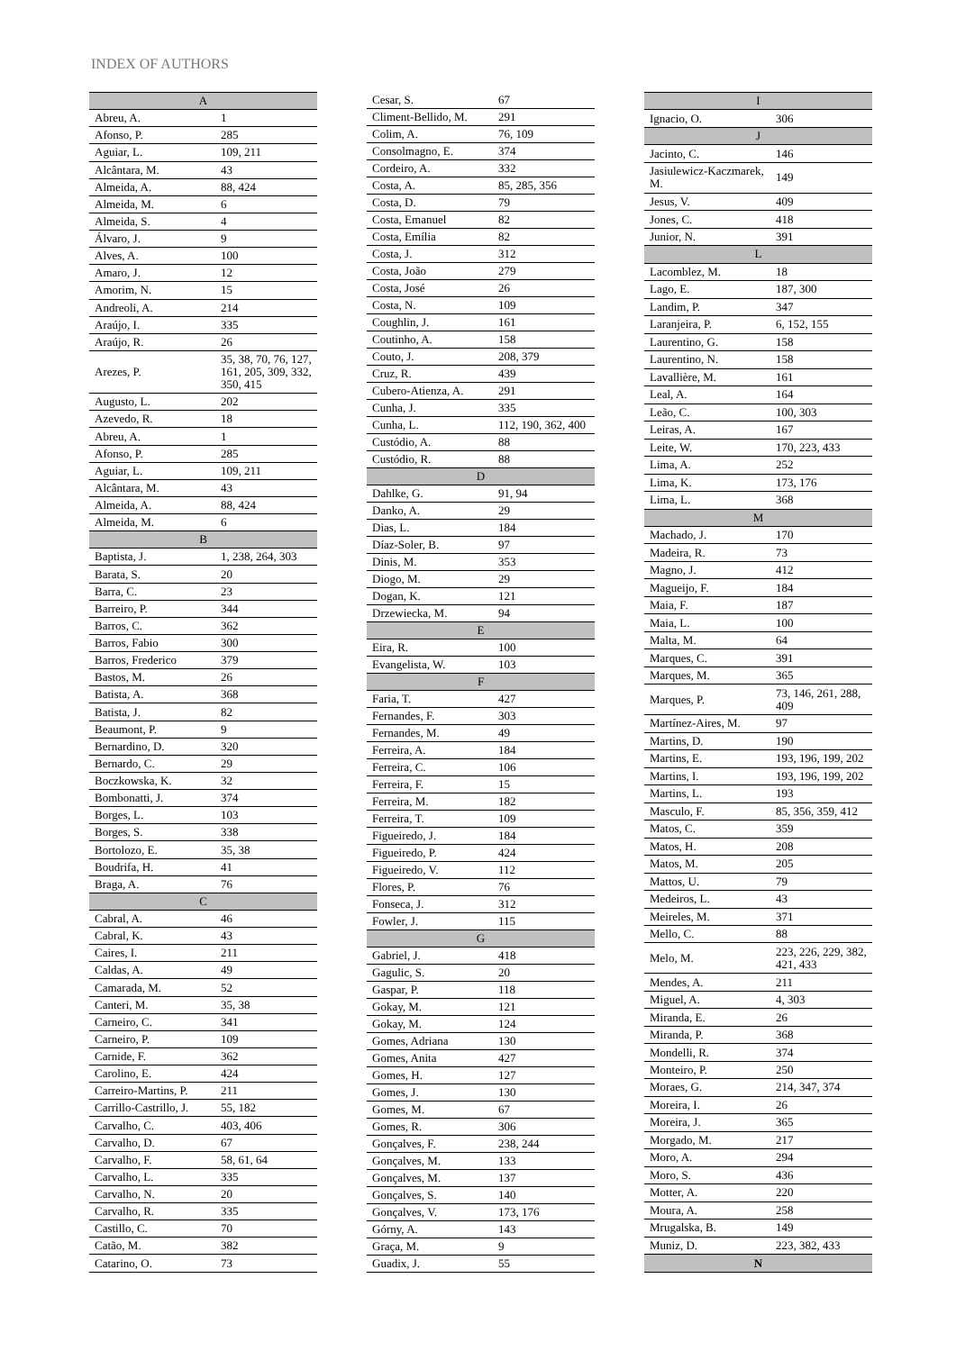INDEX OF AUTHORS
| A | |
| --- | --- |
| Abreu, A. | 1 |
| Afonso, P. | 285 |
| Aguiar, L. | 109, 211 |
| Alcântara, M. | 43 |
| Almeida, A. | 88, 424 |
| Almeida, M. | 6 |
| Almeida, S. | 4 |
| Álvaro, J. | 9 |
| Alves, A. | 100 |
| Amaro, J. | 12 |
| Amorim, N. | 15 |
| Andreoli, A. | 214 |
| Araújo, I. | 335 |
| Araújo, R. | 26 |
| Arezes, P. | 35, 38, 70, 76, 127, 161, 205, 309, 332, 350, 415 |
| Augusto, L. | 202 |
| Azevedo, R. | 18 |
| Abreu, A. | 1 |
| Afonso, P. | 285 |
| Aguiar, L. | 109, 211 |
| Alcântara, M. | 43 |
| Almeida, A. | 88, 424 |
| Almeida, M. | 6 |
| B | |
| Baptista, J. | 1, 238, 264, 303 |
| Barata, S. | 20 |
| Barra, C. | 23 |
| Barreiro, P. | 344 |
| Barros, C. | 362 |
| Barros, Fabio | 300 |
| Barros, Frederico | 379 |
| Bastos, M. | 26 |
| Batista, A. | 368 |
| Batista, J. | 82 |
| Beaumont, P. | 9 |
| Bernardino, D. | 320 |
| Bernardo, C. | 29 |
| Boczkowska, K. | 32 |
| Bombonatti, J. | 374 |
| Borges, L. | 103 |
| Borges, S. | 338 |
| Bortolozo, E. | 35, 38 |
| Boudrifa, H. | 41 |
| Braga, A. | 76 |
| C | |
| Cabral, A. | 46 |
| Cabral, K. | 43 |
| Caires, I. | 211 |
| Caldas, A. | 49 |
| Camarada, M. | 52 |
| Canteri, M. | 35, 38 |
| Carneiro, C. | 341 |
| Carneiro, P. | 109 |
| Carnide, F. | 362 |
| Carolino, E. | 424 |
| Carreiro-Martins, P. | 211 |
| Carrillo-Castrillo, J. | 55, 182 |
| Carvalho, C. | 403, 406 |
| Carvalho, D. | 67 |
| Carvalho, F. | 58, 61, 64 |
| Carvalho, L. | 335 |
| Carvalho, N. | 20 |
| Carvalho, R. | 335 |
| Castillo, C. | 70 |
| Catão, M. | 382 |
| Catarino, O. | 73 |
| Cesar, S. | 67 |
| Climent-Bellido, M. | 291 |
| Colim, A. | 76, 109 |
| Consolmagno, E. | 374 |
| Cordeiro, A. | 332 |
| Costa, A. | 85, 285, 356 |
| Costa, D. | 79 |
| Costa, Emanuel | 82 |
| Costa, Emília | 82 |
| Costa, J. | 312 |
| Costa, João | 279 |
| Costa, José | 26 |
| Costa, N. | 109 |
| Coughlin, J. | 161 |
| Coutinho, A. | 158 |
| Couto, J. | 208, 379 |
| Cruz, R. | 439 |
| Cubero-Atienza, A. | 291 |
| Cunha, J. | 335 |
| Cunha, L. | 112, 190, 362, 400 |
| Custódio, A. | 88 |
| Custódio, R. | 88 |
| D | |
| Dahlke, G. | 91, 94 |
| Danko, A. | 29 |
| Dias, L. | 184 |
| Díaz-Soler, B. | 97 |
| Dinis, M. | 353 |
| Diogo, M. | 29 |
| Dogan, K. | 121 |
| Drzewiecka, M. | 94 |
| E | |
| Eira, R. | 100 |
| Evangelista, W. | 103 |
| F | |
| Faria, T. | 427 |
| Fernandes, F. | 303 |
| Fernandes, M. | 49 |
| Ferreira, A. | 184 |
| Ferreira, C. | 106 |
| Ferreira, F. | 15 |
| Ferreira, M. | 182 |
| Ferreira, T. | 109 |
| Figueiredo, J. | 184 |
| Figueiredo, P. | 424 |
| Figueiredo, V. | 112 |
| Flores, P. | 76 |
| Fonseca, J. | 312 |
| Fowler, J. | 115 |
| G | |
| Gabriel, J. | 418 |
| Gagulic, S. | 20 |
| Gaspar, P. | 118 |
| Gokay, M. | 121 |
| Gokay, M. | 124 |
| Gomes, Adriana | 130 |
| Gomes, Anita | 427 |
| Gomes, H. | 127 |
| Gomes, J. | 130 |
| Gomes, M. | 67 |
| Gomes, R. | 306 |
| Gonçalves, F. | 238, 244 |
| Gonçalves, M. | 133 |
| Gonçalves, M. | 137 |
| Gonçalves, S. | 140 |
| Gonçalves, V. | 173, 176 |
| Górny, A. | 143 |
| Graça, M. | 9 |
| Guadix, J. | 55 |
| I | |
| --- | --- |
| Ignacio, O. | 306 |
| J | |
| Jacinto, C. | 146 |
| Jasiulewicz-Kaczmarek, M. | 149 |
| Jesus, V. | 409 |
| Jones, C. | 418 |
| Junior, N. | 391 |
| L | |
| Lacomblez, M. | 18 |
| Lago, E. | 187, 300 |
| Landim, P. | 347 |
| Laranjeira, P. | 6, 152, 155 |
| Laurentino, G. | 158 |
| Laurentino, N. | 158 |
| Lavallière, M. | 161 |
| Leal, A. | 164 |
| Leão, C. | 100, 303 |
| Leiras, A. | 167 |
| Leite, W. | 170, 223, 433 |
| Lima, A. | 252 |
| Lima, K. | 173, 176 |
| Lima, L. | 368 |
| M | |
| Machado, J. | 170 |
| Madeira, R. | 73 |
| Magno, J. | 412 |
| Magueijo, F. | 184 |
| Maia, F. | 187 |
| Maia, L. | 100 |
| Malta, M. | 64 |
| Marques, C. | 391 |
| Marques, M. | 365 |
| Marques, P. | 73, 146, 261, 288, 409 |
| Martínez-Aires, M. | 97 |
| Martins, D. | 190 |
| Martins, E. | 193, 196, 199, 202 |
| Martins, I. | 193, 196, 199, 202 |
| Martins, L. | 193 |
| Masculo, F. | 85, 356, 359, 412 |
| Matos, C. | 359 |
| Matos, H. | 208 |
| Matos, M. | 205 |
| Mattos, U. | 79 |
| Medeiros, L. | 43 |
| Meireles, M. | 371 |
| Mello, C. | 88 |
| Melo, M. | 223, 226, 229, 382, 421, 433 |
| Mendes, A. | 211 |
| Miguel, A. | 4, 303 |
| Miranda, E. | 26 |
| Miranda, P. | 368 |
| Mondelli, R. | 374 |
| Monteiro, P. | 250 |
| Moraes, G. | 214, 347, 374 |
| Moreira, I. | 26 |
| Moreira, J. | 365 |
| Morgado, M. | 217 |
| Moro, A. | 294 |
| Moro, S. | 436 |
| Motter, A. | 220 |
| Moura, A. | 258 |
| Mrugalska, B. | 149 |
| Muniz, D. | 223, 382, 433 |
| N | |